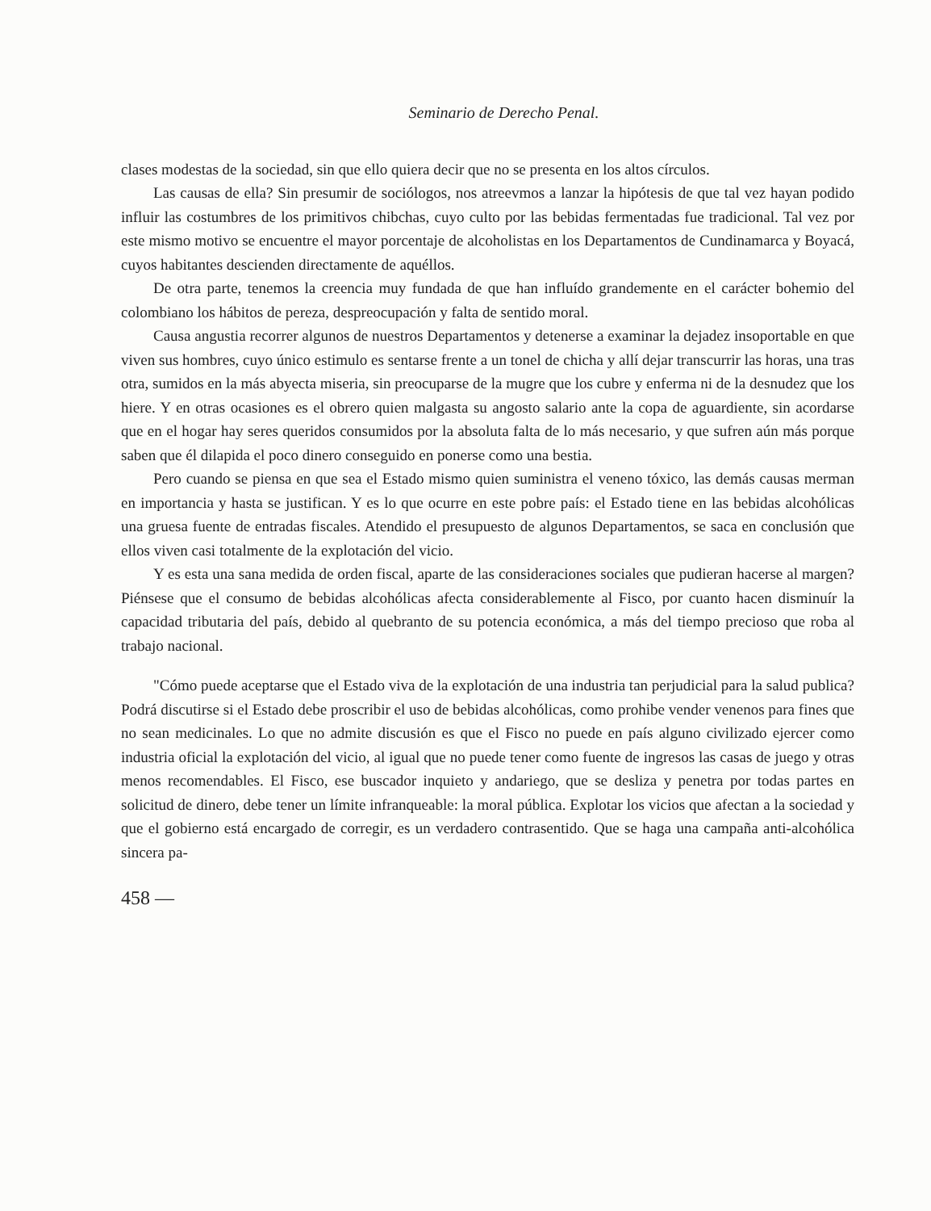Seminario de Derecho Penal.
clases modestas de la sociedad, sin que ello quiera decir que no se presenta en los altos círculos.
Las causas de ella? Sin presumir de sociólogos, nos atreevmos a lanzar la hipótesis de que tal vez hayan podido influir las costumbres de los primitivos chibchas, cuyo culto por las bebidas fermentadas fue tradicional. Tal vez por este mismo motivo se encuentre el mayor porcentaje de alcoholistas en los Departamentos de Cundinamarca y Boyacá, cuyos habitantes descienden directamente de aquéllos.
De otra parte, tenemos la creencia muy fundada de que han influído grandemente en el carácter bohemio del colombiano los hábitos de pereza, despreocupación y falta de sentido moral.
Causa angustia recorrer algunos de nuestros Departamentos y detenerse a examinar la dejadez insoportable en que viven sus hombres, cuyo único estimulo es sentarse frente a un tonel de chicha y allí dejar transcurrir las horas, una tras otra, sumidos en la más abyecta miseria, sin preocuparse de la mugre que los cubre y enferma ni de la desnudez que los hiere. Y en otras ocasiones es el obrero quien malgasta su angosto salario ante la copa de aguardiente, sin acordarse que en el hogar hay seres queridos consumidos por la absoluta falta de lo más necesario, y que sufren aún más porque saben que él dilapida el poco dinero conseguido en ponerse como una bestia.
Pero cuando se piensa en que sea el Estado mismo quien suministra el veneno tóxico, las demás causas merman en importancia y hasta se justifican. Y es lo que ocurre en este pobre país: el Estado tiene en las bebidas alcohólicas una gruesa fuente de entradas fiscales. Atendido el presupuesto de algunos Departamentos, se saca en conclusión que ellos viven casi totalmente de la explotación del vicio.
Y es esta una sana medida de orden fiscal, aparte de las consideraciones sociales que pudieran hacerse al margen? Piénsese que el consumo de bebidas alcohólicas afecta considerablemente al Fisco, por cuanto hacen disminuír la capacidad tributaria del país, debido al quebranto de su potencia económica, a más del tiempo precioso que roba al trabajo nacional.
"Cómo puede aceptarse que el Estado viva de la explotación de una industria tan perjudicial para la salud publica? Podrá discutirse si el Estado debe proscribir el uso de bebidas alcohólicas, como prohibe vender venenos para fines que no sean medicinales. Lo que no admite discusión es que el Fisco no puede en país alguno civilizado ejercer como industria oficial la explotación del vicio, al igual que no puede tener como fuente de ingresos las casas de juego y otras menos recomendables. El Fisco, ese buscador inquieto y andariego, que se desliza y penetra por todas partes en solicitud de dinero, debe tener un límite infranqueable: la moral pública. Explotar los vicios que afectan a la sociedad y que el gobierno está encargado de corregir, es un verdadero contrasentido. Que se haga una campaña anti-alcohólica sincera pa-
458 —